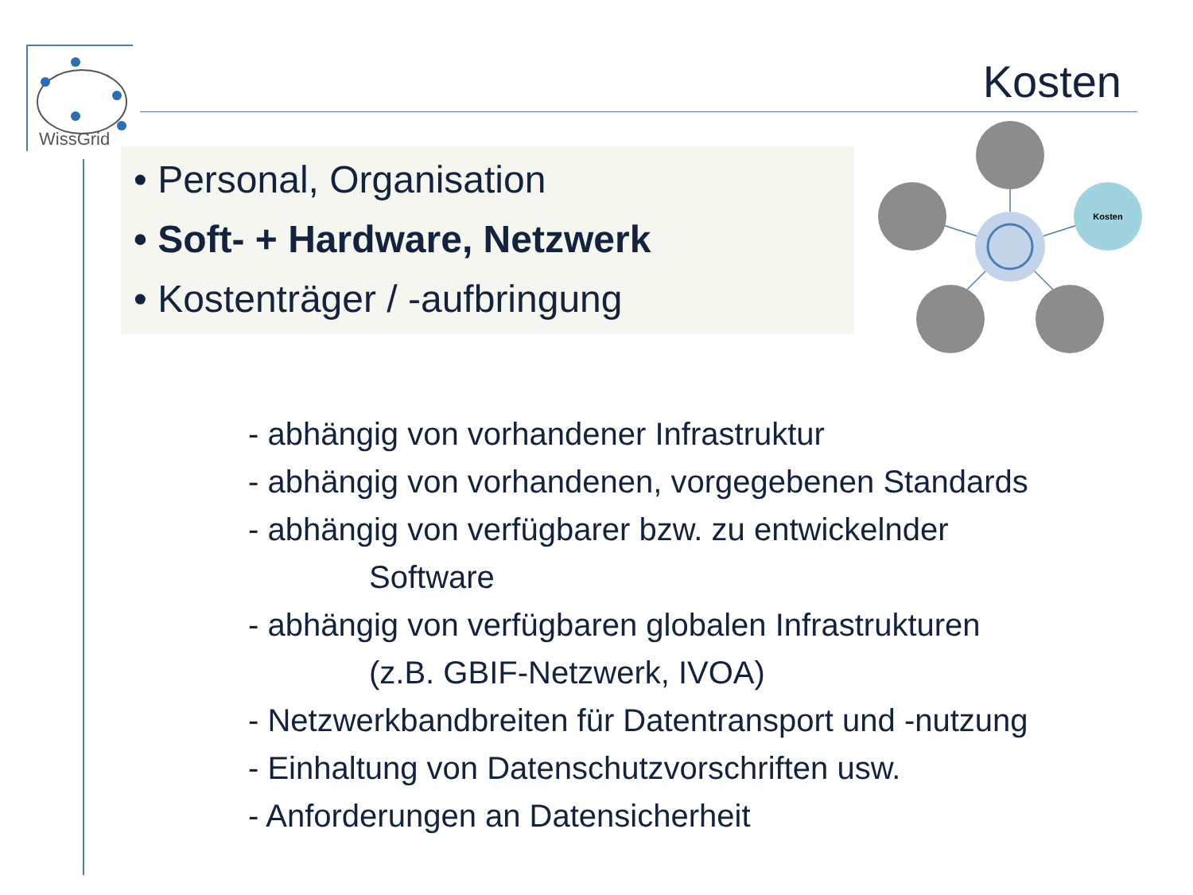WissGrid
Kosten
• Personal, Organisation
• Soft- + Hardware, Netzwerk
• Kostenträger / -aufbringung
Kosten
- abhängig von vorhandener Infrastruktur
- abhängig von vorhandenen, vorgegebenen Standards
- abhängig von verfügbarer bzw. zu entwickelnder
Software
- abhängig von verfügbaren globalen Infrastrukturen
(z.B. GBIF-Netzwerk, IVOA)
- Netzwerkbandbreiten für Datentransport und -nutzung
- Einhaltung von Datenschutzvorschriften usw.
- Anforderungen an Datensicherheit